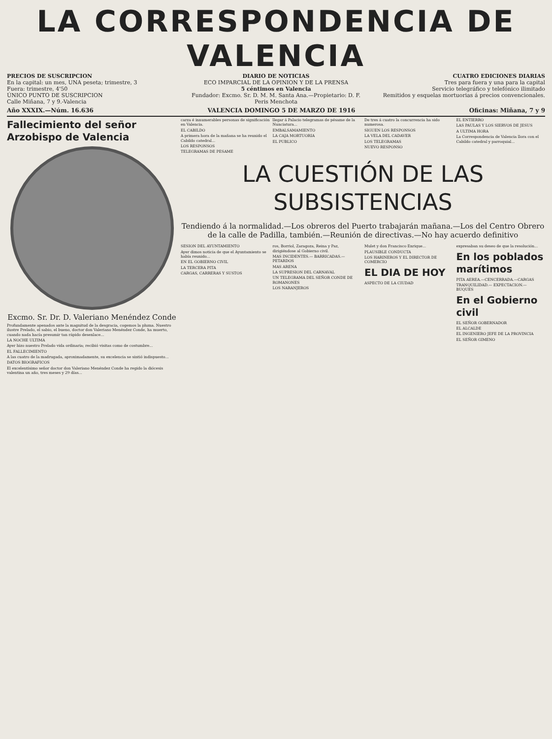LA CORRESPONDENCIA DE VALENCIA
PRECIOS DE SUSCRIPCION
En la capital: un mes, UNA peseta; trimestre, 3
Fuera: trimestre, 4'50
ÚNICO PUNTO DE SUSCRIPCION
Calle Miñana, 7 y 9.-Valencia
DIARIO DE NOTICIAS
ECO IMPARCIAL DE LA OPINION Y DE LA PRENSA
5 céntimos en Valencia
Fundador: Excmo. Sr. D. M. M. Santa Ana.—Propietario: D. F. Peris Menchota
CUATRO EDICIONES DIARIAS
Tres para fuera y una para la capital
Servicio telegráfico y telefónico ilimitado
Remitidos y esquelas mortuorias á precios convencionales.
Año XXXIX.—Núm. 16.636 VALENCIA DOMINGO 5 DE MARZO DE 1916 Oficinas: Miñana, 7 y 9
Fallecimiento del señor Arzobispo de Valencia
Excmo. Sr. Dr. D. Valeriano Menéndez Conde
Profundamente apenados ante la magnitud de la desgracia, cogemos la pluma. Nuestro ilustre Prelado, el sabio, el bueno, doctor don Valeriano Menéndez Conde, ha muerto, cuando nada hacía presumir tan rápido desenlace...
LA NOCHE ULTIMA
Ayer hizo nuestro Prelado vida ordinaria; recibió visitas como de costumbre...
EL FALLECIMIENTO
A las cuatro de la madrugada, aproximadamente, su excelencia se sintió indispuesto...
DATOS BIOGRAFICOS
El excelentísimo señor doctor don Valeriano Menéndez Conde ha regido la diócesis valentina un año, tres meses y 29 días...
carza é innumerables personas de significación en Valencia.
EL CABILDO
A primera hora de la mañana se ha reunido el Cabildo catedral...
LOS RESPONSOS
TELEGRAMAS DE PESAME
llegar á Palacio telegramas de pésame de la Nunciatura...
EMBALSAMAMIENTO
LA CAJA MORTUORIA
EL PUBLICO
De tres á cuatro la concurrencia ha sido numerosa.
SIGUEN LOS RESPONSOS
LA VELA DEL CADAVER
LOS TELEGRAMAS
NUEVO RESPONSO
EL ENTIERRO
LAS PAULAS Y LOS SIERVOS DE JESUS
A ULTIMA HORA
La Correspondencia de Valencia llora con el Cabildo catedral y parroquial...
LA CUESTIÓN DE LAS SUBSISTENCIAS
Tendiendo á la normalidad.—Los obreros del Puerto trabajarán mañana.—Los del Centro Obrero de la calle de Padilla, también.—Reunión de directivas.—No hay acuerdo definitivo
SESION DEL AYUNTAMIENTO
Ayer dimos noticia de que el Ayuntamiento se había reunido...
EN EL GOBIERNO CIVIL
LA TERCERA PITA
CARGAS, CARRERAS Y SUSTOS
ros, Borriol, Zaragoza, Reina y Paz, dirigiéndose al Gobierno civil.
MAS INCIDENTES.— BARRICADAS.—PETARDOS
MAS ARENA
LA SUPRESION DEL CARNAVAL
UN TELEGRAMA DEL SEÑOR CONDE DE ROMANONES
LOS NARANJEROS
Mulet y don Francisco Enrique...
PLAUSIBLE CONDUCTA
LOS HARINEROS Y EL DIRECTOR DE COMERCIO
EL DIA DE HOY
ASPECTO DE LA CIUDAD
expresaban su deseo de que la resolución...
En los poblados marítimos
PITA AEREA.—CENCERRADA.—CARGAS
TRANQUILIDAD.— EXPECTACION.— BUQUES
En el Gobierno civil
EL SEÑOR GOBERNADOR
EL ALCALDE
EL INGENIERO JEFE DE LA PROVINCIA
EL SEÑOR GIMENO